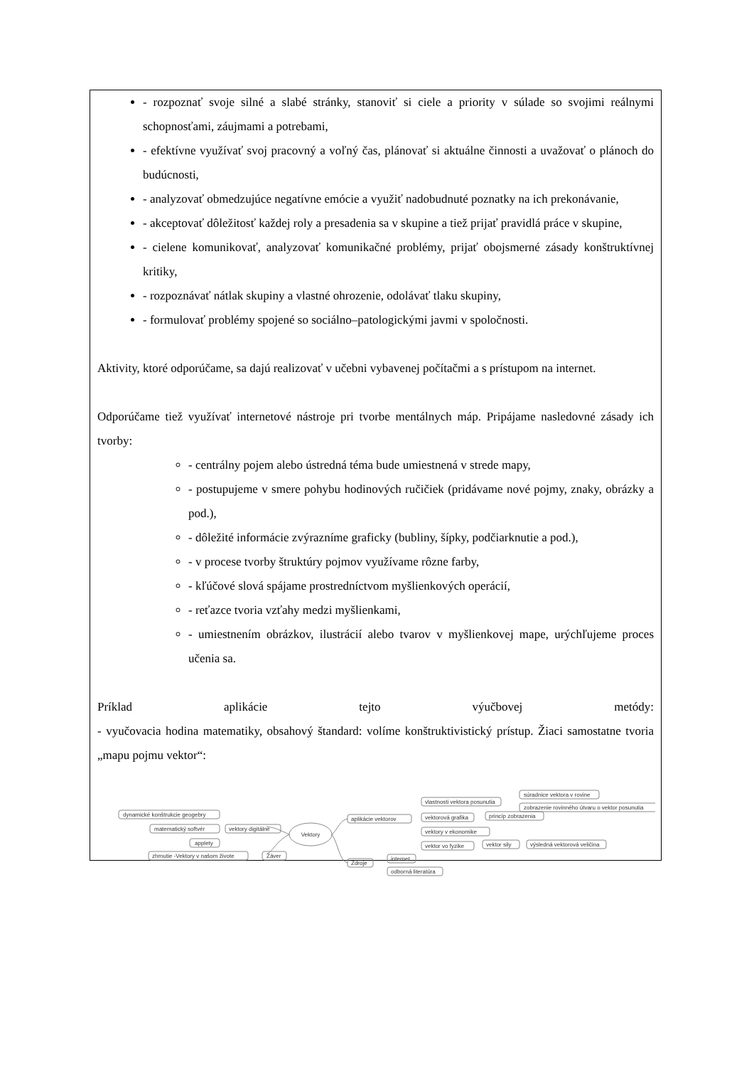- rozpoznať svoje silné a slabé stránky, stanoviť si ciele a priority v súlade so svojimi reálnymi schopnosťami, záujmami a potrebami,
- efektívne využívať svoj pracovný a voľný čas, plánovať si aktuálne činnosti a uvažovať o plánoch do budúcnosti,
- analyzovať obmedzujúce negatívne emócie a využiť nadobudnuté poznatky na ich prekonávanie,
- akceptovať dôležitosť každej roly a presadenia sa v skupine a tiež prijať pravidlá práce v skupine,
- cielene komunikovať, analyzovať komunikačné problémy, prijať obojsmerné zásady konštruktívnej kritiky,
- rozpoznávať nátlak skupiny a vlastné ohrozenie, odolávať tlaku skupiny,
- formulovať problémy spojené so sociálno–patologickými javmi v spoločnosti.
Aktivity, ktoré odporúčame, sa dajú realizovať v učebni vybavenej počítačmi a s prístupom na internet.
Odporúčame tiež využívať internetové nástroje pri tvorbe mentálnych máp. Pripájame nasledovné zásady ich tvorby:
- centrálny pojem alebo ústredná téma bude umiestnená v strede mapy,
- postupujeme v smere pohybu hodinových ručičiek (pridávame nové pojmy, znaky, obrázky a pod.),
- dôležité informácie zvýrazníme graficky (bubliny, šípky, podčiarknutie a pod.),
- v procese tvorby štruktúry pojmov využívame rôzne farby,
- kľúčové slová spájame prostredníctvom myšlienkových operácií,
- reťazce tvoria vzťahy medzi myšlienkami,
- umiestnením obrázkov, ilustrácií alebo tvarov v myšlienkovej mape, urýchľujeme proces učenia sa.
Príklad aplikácie tejto výučbovej metódy:
- vyučovacia hodina matematiky, obsahový štandard: volíme konštruktivistický prístup. Žiaci samostatne tvoria „mapu pojmu vektor“:
Vektory
dynamické konštrukcie geogebry
matematický softvér
applety
vektory digitálne
zhrnutie -Vektory v našom živote
Záver
aplikácie vektorov
vlastnosti vektora posunutia
súradnice vektora v rovine
zobrazenie rovinného útvaru o vektor posunutia
vektorová grafika
princíp zobrazenia
vektory v ekonomike
vektor vo fyzike
vektor sily
výsledná vektorová veličina
Zdroje
internet
odborná literatúra